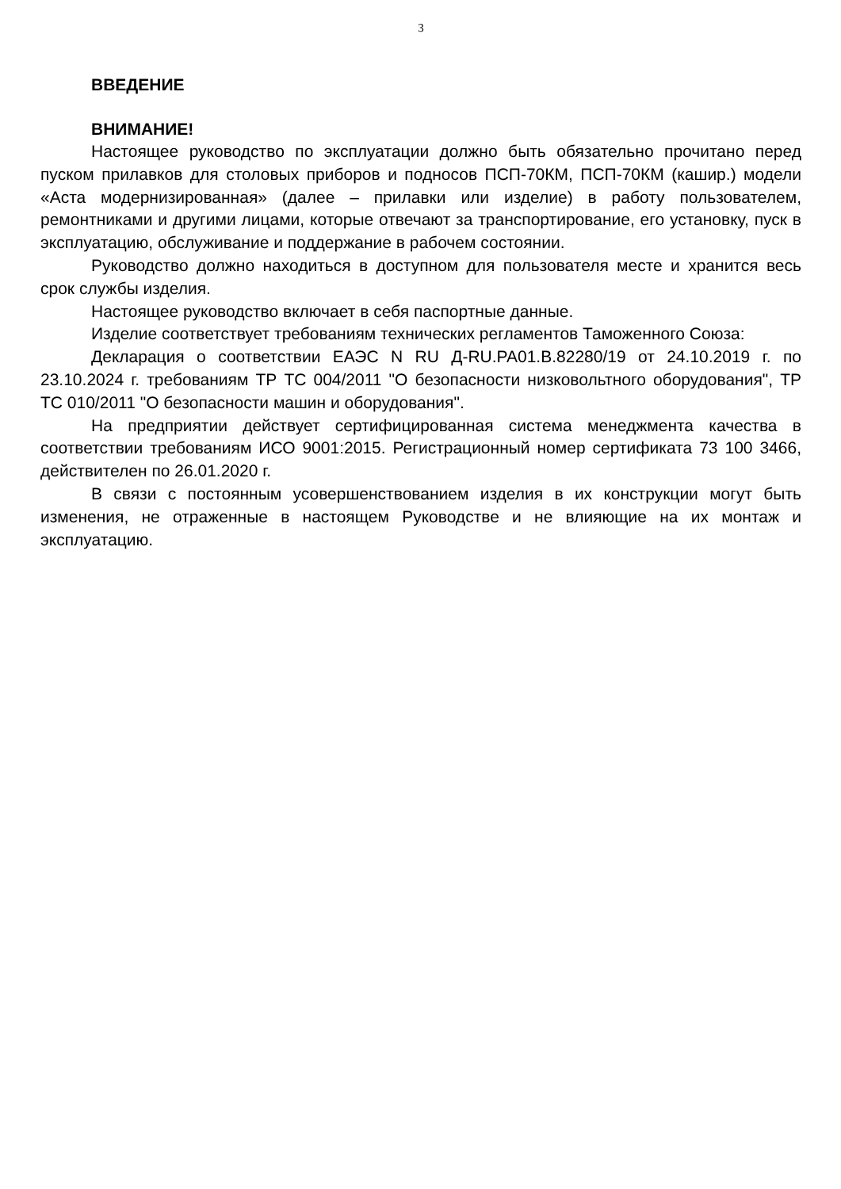3
ВВЕДЕНИЕ
ВНИМАНИЕ!
Настоящее руководство по эксплуатации должно быть обязательно прочитано перед пуском прилавков для столовых приборов и подносов ПСП-70КМ, ПСП-70КМ (кашир.) модели «Аста модернизированная» (далее – прилавки или изделие) в работу пользователем, ремонтниками и другими лицами, которые отвечают за транспортирование, его установку, пуск в эксплуатацию, обслуживание и поддержание в рабочем состоянии.
Руководство должно находиться в доступном для пользователя месте и хранится весь срок службы изделия.
Настоящее руководство включает в себя паспортные данные.
Изделие соответствует требованиям технических регламентов Таможенного Союза:
Декларация о соответствии ЕАЭС N RU Д-RU.PA01.B.82280/19 от 24.10.2019 г. по 23.10.2024 г. требованиям ТР ТС 004/2011 "О безопасности низковольтного оборудования", ТР ТС 010/2011 "О безопасности машин и оборудования".
На предприятии действует сертифицированная система менеджмента качества в соответствии требованиям ИСО 9001:2015. Регистрационный номер сертификата 73 100 3466, действителен по 26.01.2020 г.
В связи с постоянным усовершенствованием изделия в их конструкции могут быть изменения, не отраженные в настоящем Руководстве и не влияющие на их монтаж и эксплуатацию.